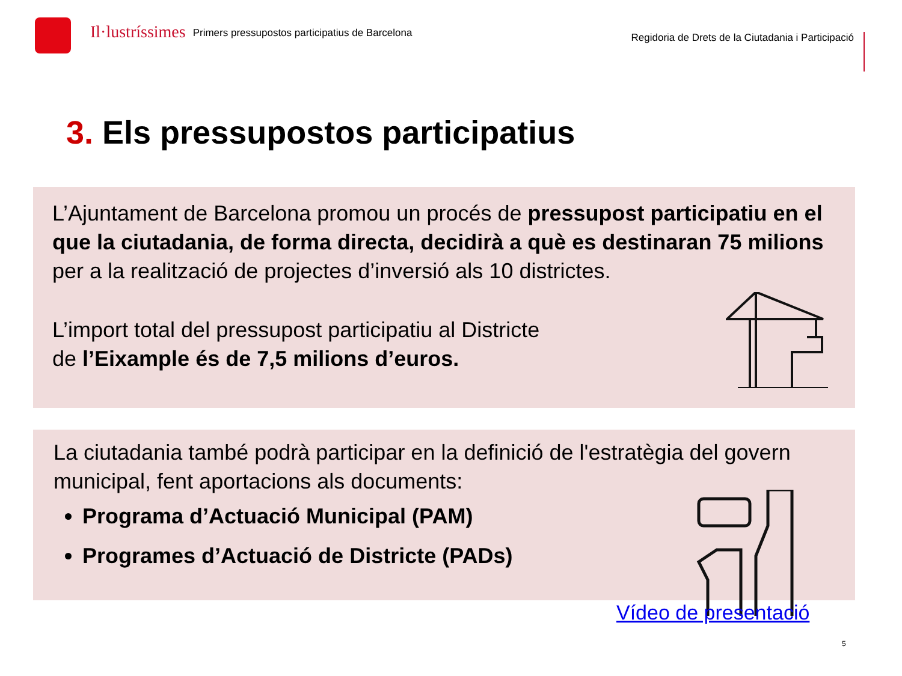Il·lustríssimes
Primers pressupostos participatius de Barcelona
Regidoria de Drets de la Ciutadania i Participació
3. Els pressupostos participatius
L’Ajuntament de Barcelona promou un procés de pressupost participatiu en el que la ciutadania, de forma directa, decidirà a què es destinaran 75 milions per a la realització de projectes d’inversió als 10 districtes.
L’import total del pressupost participatiu al Districte
de l’Eixample és de 7,5 milions d’euros.
La ciutadania també podrà participar en la definició de l'estratègia del govern municipal, fent aportacions als documents:
Programa d’Actuació Municipal (PAM)
Programes d’Actuació de Districte (PADs)
Vídeo de presentació
5